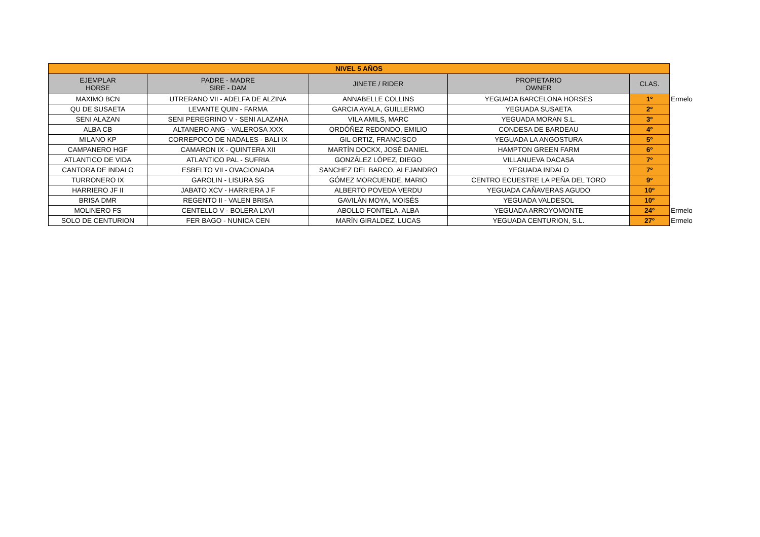| NIVEL 5 AÑOS | | | | | |
| EJEMPLAR HORSE | PADRE - MADRE SIRE - DAM | JINETE / RIDER | PROPIETARIO OWNER | CLAS. | |
| MAXIMO BCN | UTRERANO VII - ADELFA DE ALZINA | ANNABELLE COLLINS | YEGUADA BARCELONA HORSES | 1º | Ermelo |
| QU DE SUSAETA | LEVANTE QUIN - FARMA | GARCIA AYALA, GUILLERMO | YEGUADA SUSAETA | 2º | |
| SENI ALAZAN | SENI PEREGRINO V - SENI ALAZANA | VILA AMILS, MARC | YEGUADA MORAN S.L. | 3º | |
| ALBA CB | ALTANERO ANG - VALEROSA XXX | ORDÓÑEZ REDONDO, EMILIO | CONDESA DE BARDEAU | 4º | |
| MILANO KP | CORREPOCO DE NADALES - BALI IX | GIL ORTIZ, FRANCISCO | YEGUADA LA ANGOSTURA | 5º | |
| CAMPANERO HGF | CAMARON IX - QUINTERA XII | MARTÍN DOCKX, JOSÉ DANIEL | HAMPTON GREEN FARM | 6º | |
| ATLANTICO DE VIDA | ATLANTICO PAL - SUFRIA | GONZÁLEZ LÓPEZ, DIEGO | VILLANUEVA DACASA | 7º | |
| CANTORA DE INDALO | ESBELTO VII - OVACIONADA | SANCHEZ DEL BARCO, ALEJANDRO | YEGUADA INDALO | 7º | |
| TURRONERO IX | GAROLIN - LISURA SG | GÓMEZ MORCUENDE, MARIO | CENTRO ECUESTRE LA PEÑA DEL TORO | 9º | |
| HARRIERO JF II | JABATO XCV - HARRIERA J F | ALBERTO POVEDA VERDU | YEGUADA CAÑAVERAS AGUDO | 10º | |
| BRISA DMR | REGENTO II - VALEN BRISA | GAVILÁN MOYA, MOISÉS | YEGUADA VALDESOL | 10º | |
| MOLINERO FS | CENTELLO V - BOLERA LXVI | ABOLLO FONTELA, ALBA | YEGUADA ARROYOMONTE | 24º | Ermelo |
| SOLO DE CENTURION | FER BAGO - NUNICA CEN | MARÍN GIRALDEZ, LUCAS | YEGUADA CENTURION, S.L. | 27º | Ermelo |